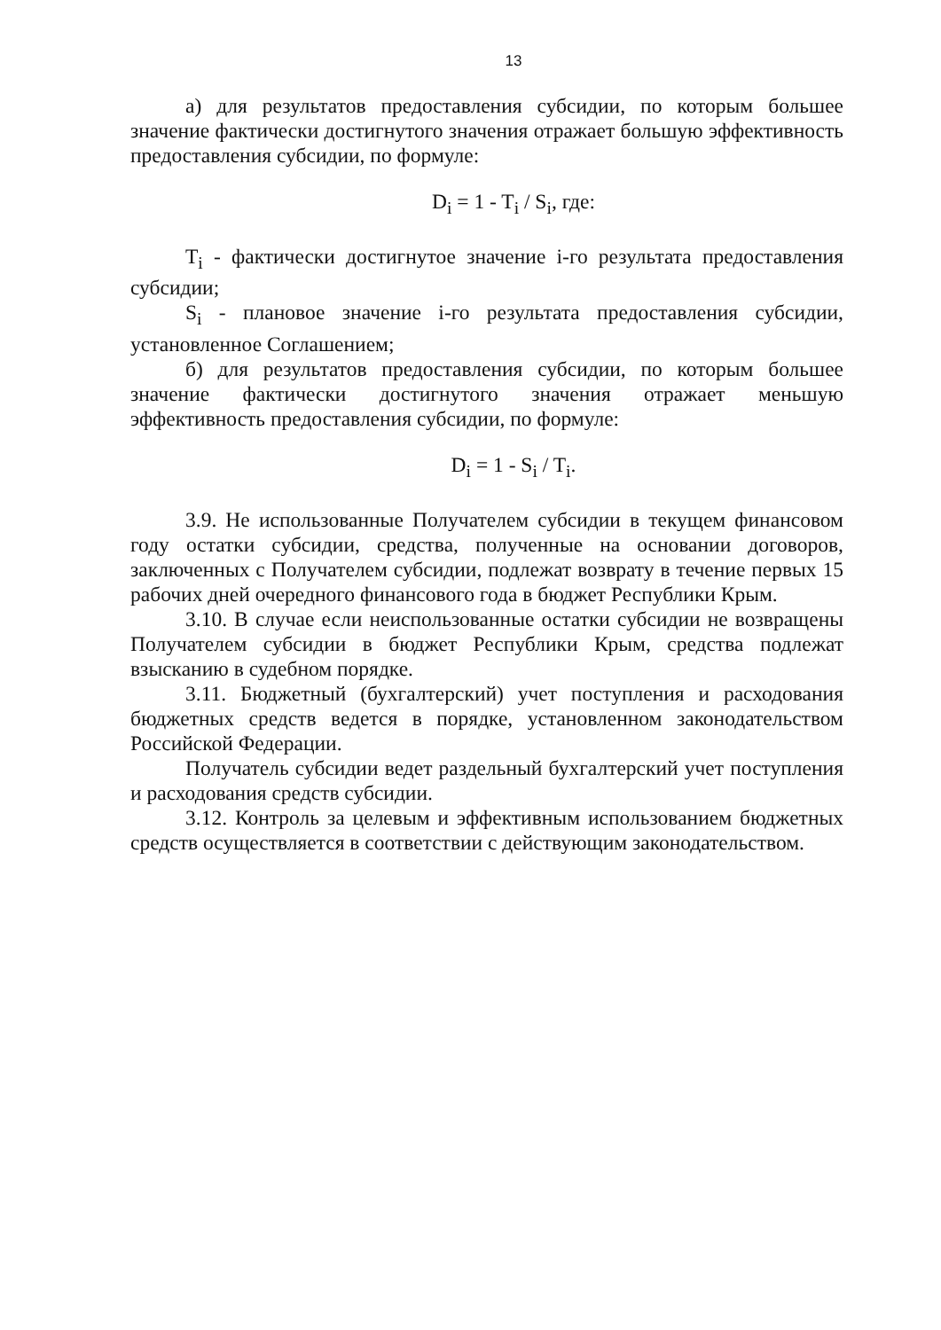13
а) для результатов предоставления субсидии, по которым большее значение фактически достигнутого значения отражает большую эффективность предоставления субсидии, по формуле:
D<sub>i</sub> = 1 - T<sub>i</sub> / S<sub>i</sub>, где:
T<sub>i</sub> - фактически достигнутое значение i-го результата предоставления субсидии;
S<sub>i</sub> - плановое значение i-го результата предоставления субсидии, установленное Соглашением;
б) для результатов предоставления субсидии, по которым большее значение фактически достигнутого значения отражает меньшую эффективность предоставления субсидии, по формуле:
D<sub>i</sub> = 1 - S<sub>i</sub> / T<sub>i</sub>.
3.9. Не использованные Получателем субсидии в текущем финансовом году остатки субсидии, средства, полученные на основании договоров, заключенных с Получателем субсидии, подлежат возврату в течение первых 15 рабочих дней очередного финансового года в бюджет Республики Крым.
3.10. В случае если неиспользованные остатки субсидии не возвращены Получателем субсидии в бюджет Республики Крым, средства подлежат взысканию в судебном порядке.
3.11. Бюджетный (бухгалтерский) учет поступления и расходования бюджетных средств ведется в порядке, установленном законодательством Российской Федерации.
Получатель субсидии ведет раздельный бухгалтерский учет поступления и расходования средств субсидии.
3.12. Контроль за целевым и эффективным использованием бюджетных средств осуществляется в соответствии с действующим законодательством.